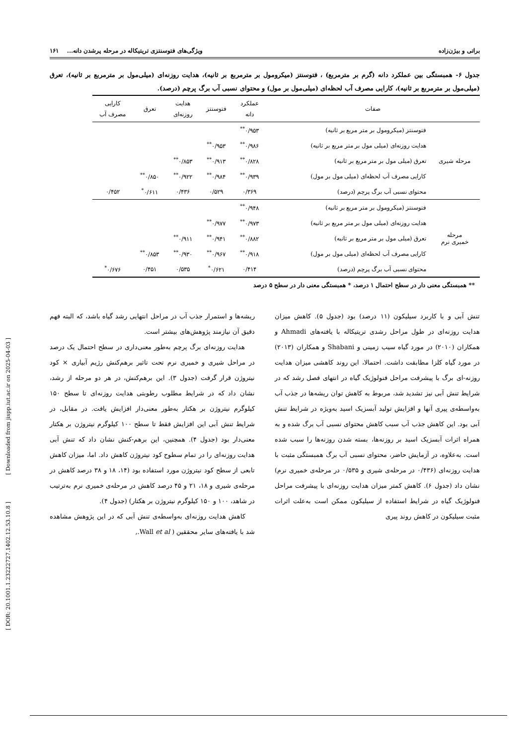براتی و بیژن‌زاده ویژگی‌های فتوسنتزی تریتیکاله در مرحله پرشدن دانه... ۱۶۱
جدول ۶- همبستگی بین عملکرد دانه (گرم بر مترمربع) ، فتوسنتز (میکرومول بر مترمربع بر ثانیه)، هدایت روزنه‌ای (میلی‌مول بر مترمربع بر ثانیه)، تعرق (میلی‌مول بر مترمربع بر ثانیه)، کارایی مصرف آب لحظه‌ای (میلی‌مول بر مول) و محتوای نسبی آب برگ پرچم (درصد).
| صفات | | عملکرد دانه | فتوسنتز | هدایت روزنه‌ای | تعرق | کارایی مصرف آب |
| --- | --- | --- | --- | --- | --- | --- |
| مرحله شیری | فتوسنتز (میکرومول بر متر مربع بر ثانیه) | ۰/۹۵۳<sup>**</sup> | | | | |
| | هدایت روزنه‌ای (میلی مول بر متر مربع بر ثانیه) | ۰/۹۸۶<sup>**</sup> | ۰/۹۵۳<sup>**</sup> | | | |
| | تعرق (میلی مول بر متر مربع بر ثانیه) | ۰/۸۲۸<sup>**</sup> | ۰/۹۱۳<sup>**</sup> | ۰/۸۵۳<sup>**</sup> | | |
| | کارایی مصرف آب لحظه‌ای (میلی مول بر مول) | ۰/۹۳۹<sup>**</sup> | ۰/۹۸۴<sup>**</sup> | ۰/۹۲۲<sup>**</sup> | ۰/۸۵۰<sup>**</sup> | |
| | محتوای نسبی آب برگ پرچم (درصد) | ۰/۳۶۹ | ۰/۵۲۹ | ۰/۴۳۶ | ۰/۶۱۱<sup>*</sup> | ۰/۴۵۲ |
| مرحله خمیری نرم | فتوسنتز (میکرومول بر متر مربع بر ثانیه) | ۰/۹۴۸<sup>**</sup> | | | | |
| | هدایت روزنه‌ای (میلی مول بر متر مربع بر ثانیه) | ۰/۹۷۳<sup>**</sup> | ۰/۹۷۷<sup>**</sup> | | | |
| | تعرق (میلی مول بر متر مربع بر ثانیه) | ۰/۸۸۲<sup>**</sup> | ۰/۹۴۱<sup>**</sup> | ۰/۹۱۱<sup>**</sup> | | |
| | کارایی مصرف آب لحظه‌ای (میلی مول بر مول) | ۰/۹۱۸<sup>**</sup> | ۰/۹۶۷<sup>**</sup> | ۰/۹۳۰<sup>**</sup> | ۰/۸۵۳<sup>**</sup> | |
| | محتوای نسبی آب برگ پرچم (درصد) | ۰/۴۱۴ | ۰/۶۲۱<sup>*</sup> | ۰/۵۳۵ | ۰/۴۵۱ | ۰/۶۷۶<sup>*</sup> |
** همبستگی معنی دار در سطح احتمال ۱ درصد، * همبستگی معنی دار در سطح ۵ درصد
تنش آبی و با کاربرد سیلیکون (۱۱ درصد) بود (جدول ۵). کاهش میزان هدایت روزنه‌ای در طول مراحل رشدی تریتیکاله با یافته‌های Ahmadi و همکاران (۲۰۱۰) در مورد گیاه سیب زمینی و Shabani و همکاران (۲۰۱۳) در مورد گیاه کلزا مطابقت داشت. احتمالا، این روند کاهشی میزان هدایت روزنه-ای برگ با پیشرفت مراحل فنولوژیک گیاه در انتهای فصل رشد که در شرایط تنش آبی نیز تشدید شد، مربوط به کاهش توان ریشه‌ها در جذب آب به‌واسطه‌ی پیری آنها و افزایش تولید آبسزیک اسید به‌ویژه در شرایط تنش آبی بود. این کاهش جذب آب سبب کاهش محتوای نسبی آب برگ شده و به همراه اثرات آبسزیک اسید بر روزنه‌ها، بسته شدن روزنه‌ها را سبب شده است. به‌علاوه، در آزمایش حاضر، محتوای نسبی آب برگ همبستگی مثبت با هدایت روزنه‌ای (۰/۴۳۶ در مرحله‌ی شیری و ۰/۵۳۵ در مرحله‌ی خمیری نرم) نشان داد (جدول ۶). کاهش کمتر میزان هدایت روزنه‌ای با پیشرفت مراحل فنولوژیک گیاه در شرایط استفاده از سیلیکون ممکن است به‌علت اثرات مثبت سیلیکون در کاهش روند پیری
ریشه‌ها و استمرار جذب آب در مراحل انتهایی رشد گیاه باشد، که البته فهم دقیق آن نیازمند پژوهش‌های بیشتر است.
هدایت روزنه‌ای برگ پرچم به‌طور معنی‌داری در سطح احتمال یک درصد در مراحل شیری و خمیری نرم تحت تاثیر برهم‌کنش رژیم آبیاری × کود نیتروژن قرار گرفت (جدول ۳). این برهم‌کنش، در هر دو مرحله از رشد، نشان داد که در شرایط مطلوب رطوبتی هدایت روزنه‌ای تا سطح ۱۵۰ کیلوگرم نیتروژن بر هکتار به‌طور معنی‌دار افزایش یافت. در مقابل، در شرایط تنش آبی این افزایش فقط تا سطح ۱۰۰ کیلوگرم نیتروژن بر هکتار معنی‌دار بود (جدول ۴). همچنین، این برهم-کنش نشان داد که تنش آبی هدایت روزنه‌ای را در تمام سطوح کود نیتروژن کاهش داد. اما، میزان کاهش تابعی از سطح کود نیتروژن مورد استفاده بود (۱۴، ۱۸ و ۳۸ درصد کاهش در مرحله‌ی شیری و ۱۸، ۲۱ و ۴۵ درصد کاهش در مرحله‌ی خمیری نرم به‌ترتیب در شاهد، ۱۰۰ و ۱۵۰ کیلوگرم نیتروژن بر هکتار) (جدول ۴).
کاهش هدایت روزنه‌ای به‌واسطه‌ی تنش آبی که در این پژوهش مشاهده شد با یافته‌های سایر محققین ( Wall et al.,
[ Downloaded from jispp.iut.ac.ir on 2025-04-03 ]
[ DOR: 20.1001.1.23222727.1402.12.53.10.8 ]